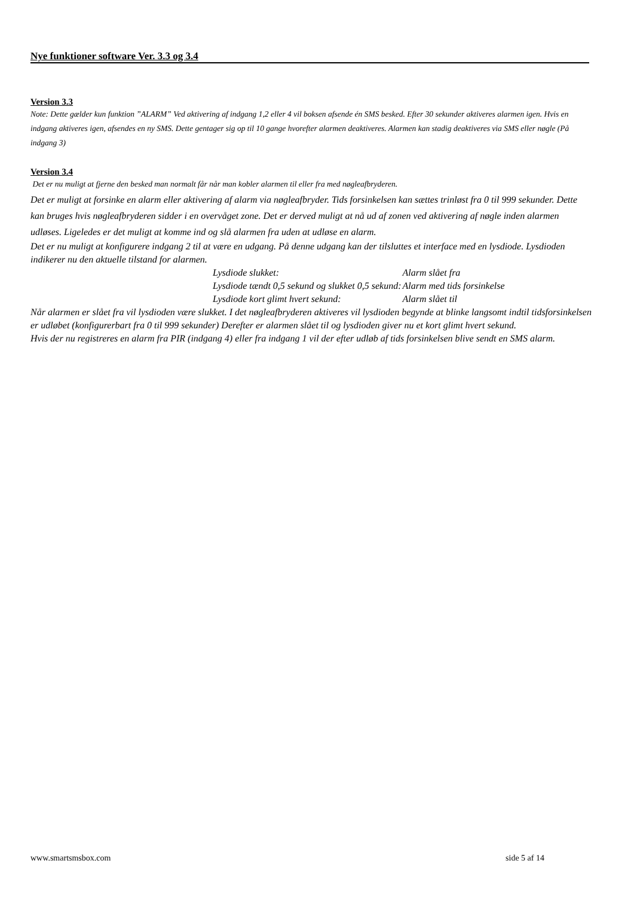Nye funktioner software Ver. 3.3 og 3.4
Version 3.3
Note: Dette gælder kun funktion ”ALARM” Ved aktivering af indgang 1,2 eller 4 vil boksen afsende én SMS besked. Efter 30 sekunder aktiveres alarmen igen. Hvis en indgang aktiveres igen, afsendes en ny SMS. Dette gentager sig op til 10 gange hvorefter alarmen deaktiveres. Alarmen kan stadig deaktiveres via SMS eller nøgle (På indgang 3)
Version 3.4
Det er nu muligt at fjerne den besked man normalt får når man kobler alarmen til eller fra med nøgleafbryderen.
Det er muligt at forsinke en alarm eller aktivering af alarm via nøgleafbryder. Tids forsinkelsen kan sættes trinløst fra 0 til 999 sekunder. Dette kan bruges hvis nøgleafbryderen sidder i en overvåget zone. Det er derved muligt at nå ud af zonen ved aktivering af nøgle inden alarmen udløses. Ligeledes er det muligt at komme ind og slå alarmen fra uden at udløse en alarm.
Det er nu muligt at konfigurere indgang 2 til at være en udgang. På denne udgang kan der tilsluttes et interface med en lysdiode. Lysdioden indikerer nu den aktuelle tilstand for alarmen.
| Lysdiode slukket: | Alarm slået fra |
| Lysdiode tændt 0,5 sekund og slukket 0,5 sekund: | Alarm med tids forsinkelse |
| Lysdiode kort glimt hvert sekund: | Alarm slået til |
Når alarmen er slået fra vil lysdioden være slukket. I det nøgleafbryderen aktiveres vil lysdioden begynde at blinke langsomt indtil tidsforsinkelsen er udløbet (konfigurerbart fra 0 til 999 sekunder) Derefter er alarmen slået til og lysdioden giver nu et kort glimt hvert sekund.
Hvis der nu registreres en alarm fra PIR (indgang 4) eller fra indgang 1 vil der efter udløb af tids forsinkelsen blive sendt en SMS alarm.
www.smartsmsbox.com side 5 af 14